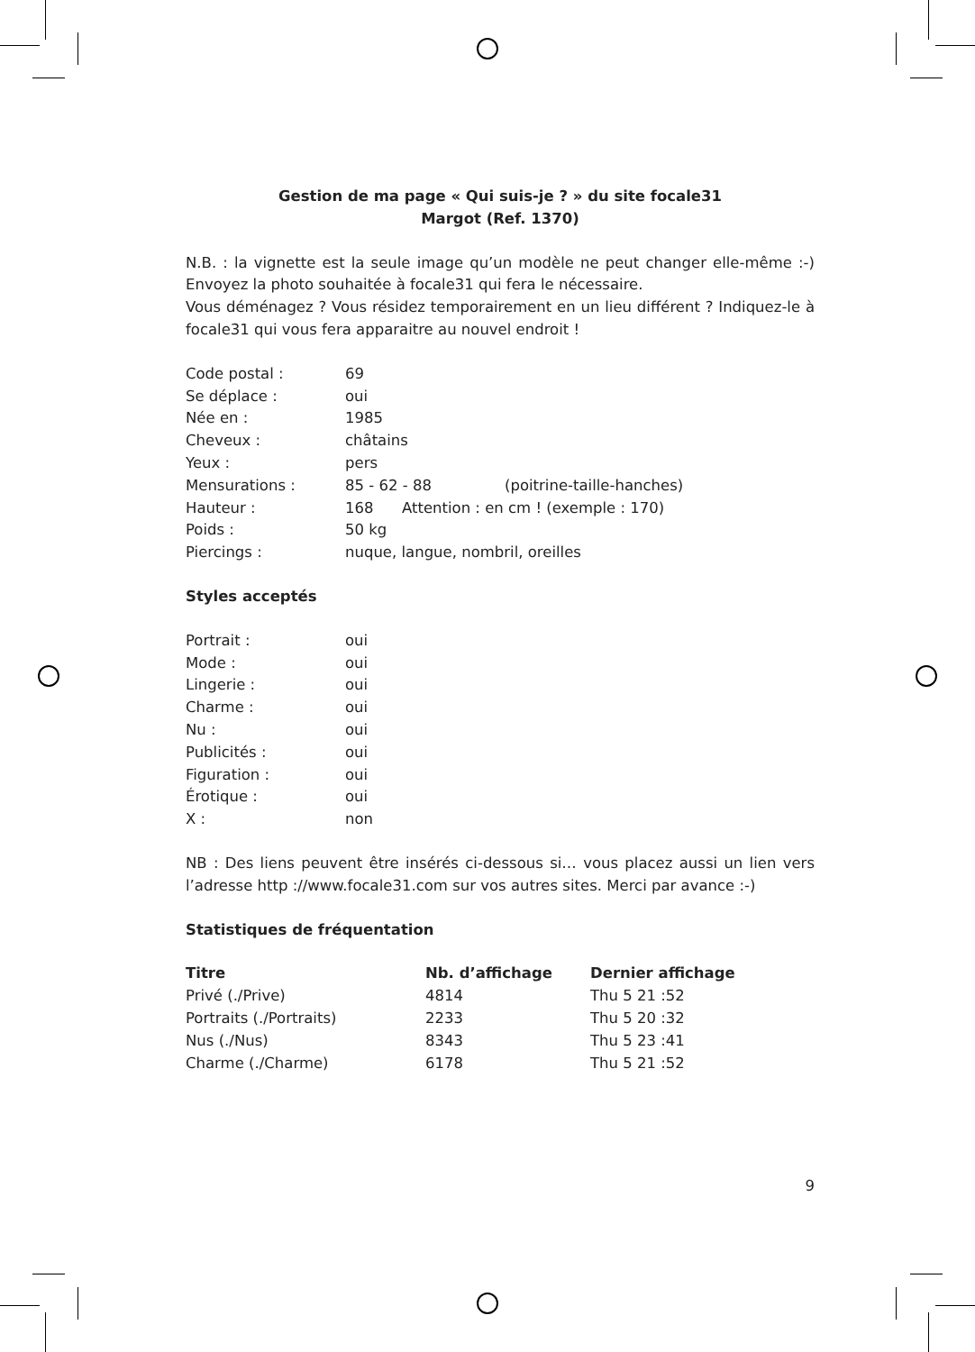Gestion de ma page « Qui suis-je ? » du site focale31
Margot (Ref. 1370)
N.B. : la vignette est la seule image qu’un modèle ne peut changer elle-même :-) Envoyez la photo souhaitée à focale31 qui fera le nécessaire.
Vous déménagez ? Vous résidez temporairement en un lieu différent ? Indiquez-le à focale31 qui vous fera apparaitre au nouvel endroit !
| Code postal : | 69 | |
| Se déplace : | oui | |
| Née en : | 1985 | |
| Cheveux : | châtains | |
| Yeux : | pers | |
| Mensurations : | 85 - 62 - 88 | (poitrine-taille-hanches) |
| Hauteur : | 168 Attention : en cm ! (exemple : 170) | |
| Poids : | 50 kg | |
| Piercings : | nuque, langue, nombril, oreilles | |
Styles acceptés
| Portrait : | oui |
| Mode : | oui |
| Lingerie : | oui |
| Charme : | oui |
| Nu : | oui |
| Publicités : | oui |
| Figuration : | oui |
| Érotique : | oui |
| X : | non |
NB : Des liens peuvent être insérés ci-dessous si… vous placez aussi un lien vers l’adresse http ://www.focale31.com sur vos autres sites. Merci par avance :-)
Statistiques de fréquentation
| Titre | Nb. d’affichage | Dernier affichage |
| --- | --- | --- |
| Privé (./Prive) | 4814 | Thu 5 21 :52 |
| Portraits (./Portraits) | 2233 | Thu 5 20 :32 |
| Nus (./Nus) | 8343 | Thu 5 23 :41 |
| Charme (./Charme) | 6178 | Thu 5 21 :52 |
9